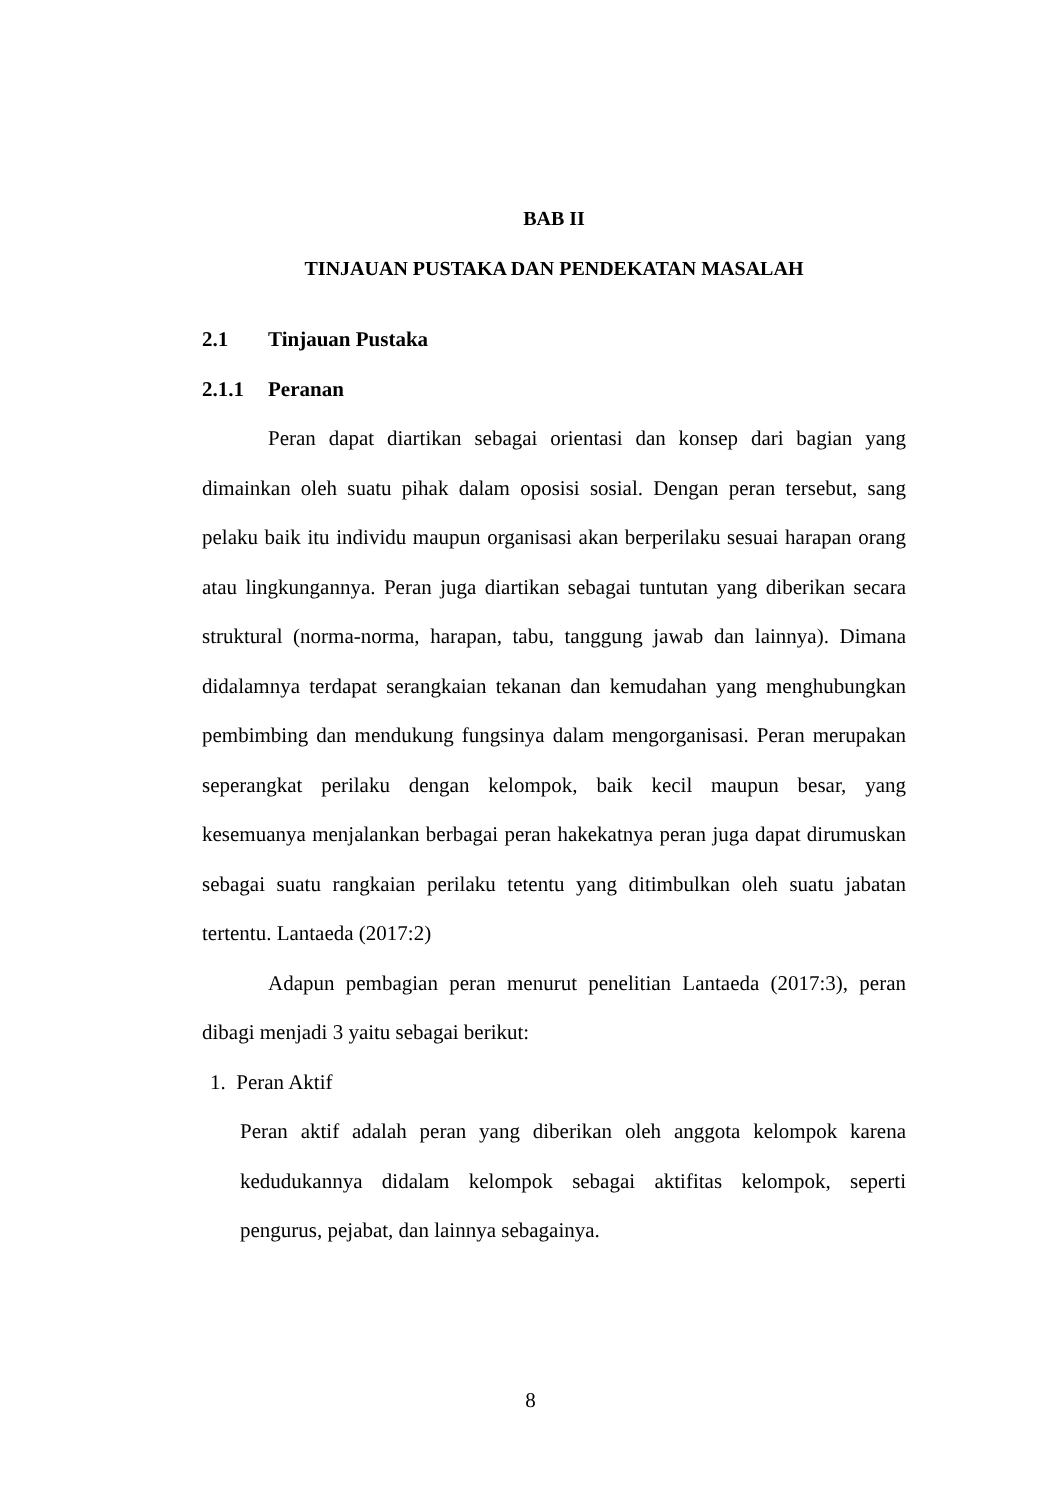BAB II
TINJAUAN PUSTAKA DAN PENDEKATAN MASALAH
2.1 Tinjauan Pustaka
2.1.1 Peranan
Peran dapat diartikan sebagai orientasi dan konsep dari bagian yang dimainkan oleh suatu pihak dalam oposisi sosial. Dengan peran tersebut, sang pelaku baik itu individu maupun organisasi akan berperilaku sesuai harapan orang atau lingkungannya. Peran juga diartikan sebagai tuntutan yang diberikan secara struktural (norma-norma, harapan, tabu, tanggung jawab dan lainnya). Dimana didalamnya terdapat serangkaian tekanan dan kemudahan yang menghubungkan pembimbing dan mendukung fungsinya dalam mengorganisasi. Peran merupakan seperangkat perilaku dengan kelompok, baik kecil maupun besar, yang kesemuanya menjalankan berbagai peran hakekatnya peran juga dapat dirumuskan sebagai suatu rangkaian perilaku tetentu yang ditimbulkan oleh suatu jabatan tertentu. Lantaeda (2017:2)
Adapun pembagian peran menurut penelitian Lantaeda (2017:3), peran dibagi menjadi 3 yaitu sebagai berikut:
1. Peran Aktif
Peran aktif adalah peran yang diberikan oleh anggota kelompok karena kedudukannya didalam kelompok sebagai aktifitas kelompok, seperti pengurus, pejabat, dan lainnya sebagainya.
8